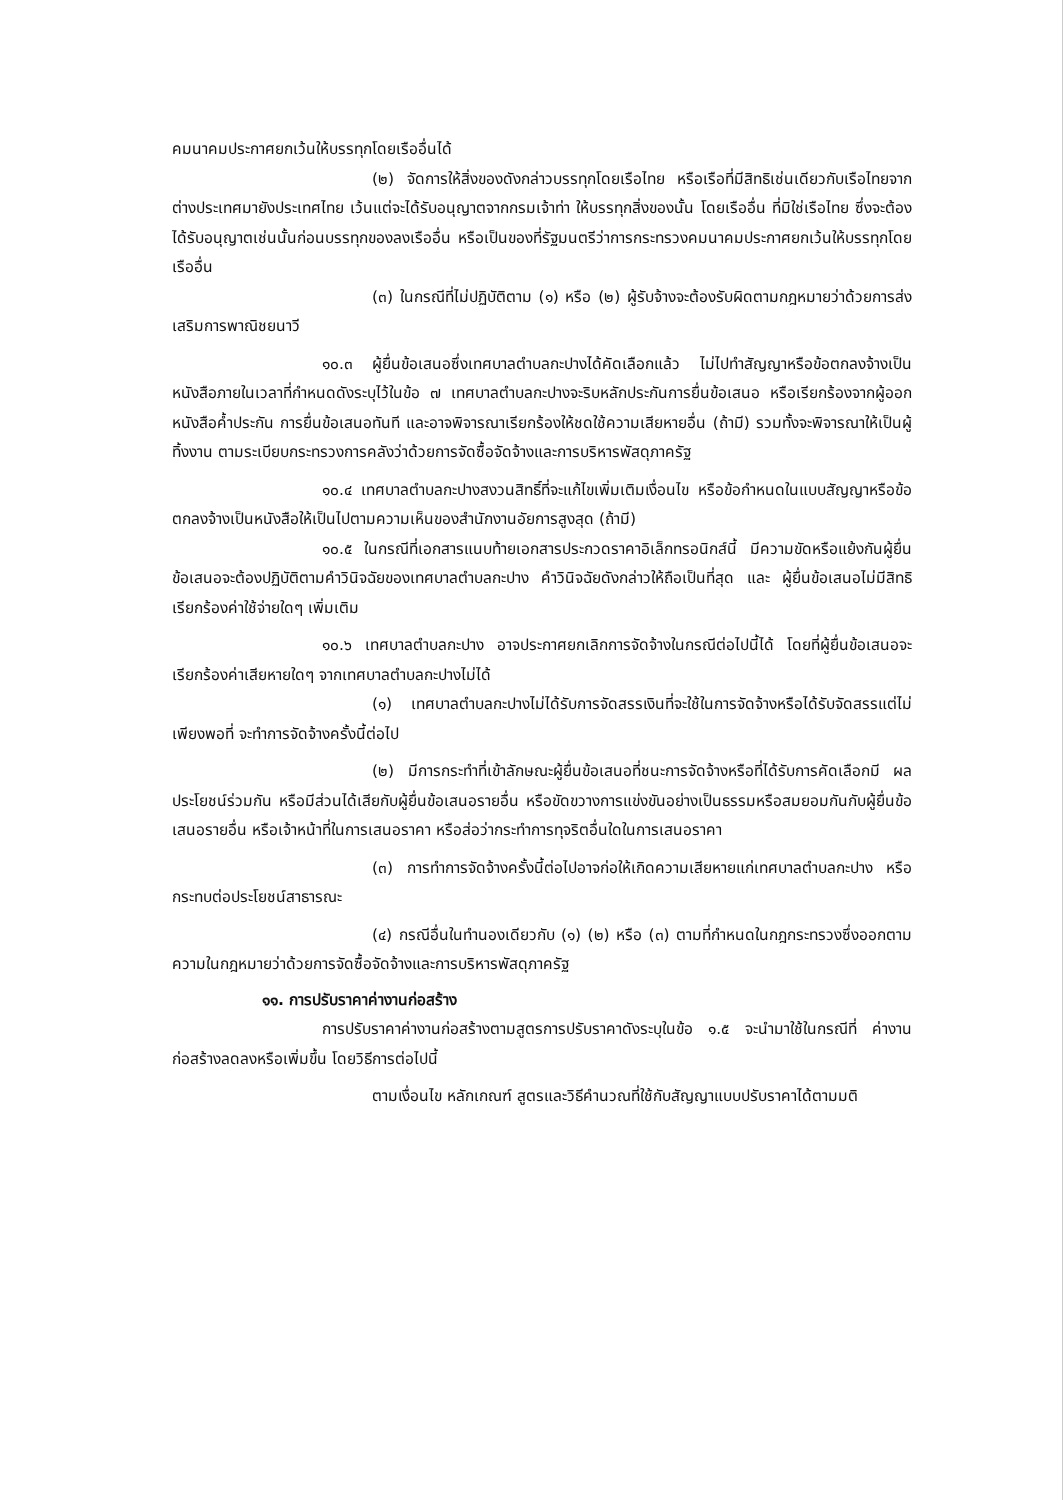คมนาคมประกาศยกเว้นให้บรรทุกโดยเรืออื่นได้
(๒) จัดการให้สิ่งของดังกล่าวบรรทุกโดยเรือไทย หรือเรือที่มีสิทธิเช่นเดียวกับเรือไทยจากต่างประเทศมายังประเทศไทย เว้นแต่จะได้รับอนุญาตจากกรมเจ้าท่า ให้บรรทุกสิ่งของนั้น โดยเรืออื่น ที่มิใช่เรือไทย ซึ่งจะต้องได้รับอนุญาตเช่นนั้นก่อนบรรทุกของลงเรืออื่น หรือเป็นของที่รัฐมนตรีว่าการกระทรวงคมนาคมประกาศยกเว้นให้บรรทุกโดยเรืออื่น
(๓) ในกรณีที่ไม่ปฏิบัติตาม (๑) หรือ (๒) ผู้รับจ้างจะต้องรับผิดตามกฎหมายว่าด้วยการส่งเสริมการพาณิชยนาวี
๑๐.๓ ผู้ยื่นข้อเสนอซึ่งเทศบาลตำบลกะปางได้คัดเลือกแล้ว ไม่ไปทำสัญญาหรือข้อตกลงจ้างเป็นหนังสือภายในเวลาที่กำหนดดังระบุไว้ในข้อ ๗ เทศบาลตำบลกะปางจะริบหลักประกันการยื่นข้อเสนอ หรือเรียกร้องจากผู้ออกหนังสือค้ำประกัน การยื่นข้อเสนอทันที และอาจพิจารณาเรียกร้องให้ชดใช้ความเสียหายอื่น (ถ้ามี) รวมทั้งจะพิจารณาให้เป็นผู้ทิ้งงาน ตามระเบียบกระทรวงการคลังว่าด้วยการจัดซื้อจัดจ้างและการบริหารพัสดุภาครัฐ
๑๐.๔ เทศบาลตำบลกะปางสงวนสิทธิ์ที่จะแก้ไขเพิ่มเติมเงื่อนไข หรือข้อกำหนดในแบบสัญญาหรือข้อตกลงจ้างเป็นหนังสือให้เป็นไปตามความเห็นของสำนักงานอัยการสูงสุด (ถ้ามี)
๑๐.๕ ในกรณีที่เอกสารแนบท้ายเอกสารประกวดราคาอิเล็กทรอนิกส์นี้ มีความขัดหรือแย้งกันผู้ยื่นข้อเสนอจะต้องปฏิบัติตามคำวินิจฉัยของเทศบาลตำบลกะปาง คำวินิจฉัยดังกล่าวให้ถือเป็นที่สุด และ ผู้ยื่นข้อเสนอไม่มีสิทธิเรียกร้องค่าใช้จ่ายใดๆ เพิ่มเติม
๑๐.๖ เทศบาลตำบลกะปาง อาจประกาศยกเลิกการจัดจ้างในกรณีต่อไปนี้ได้ โดยที่ผู้ยื่นข้อเสนอจะเรียกร้องค่าเสียหายใดๆ จากเทศบาลตำบลกะปางไม่ได้
(๑) เทศบาลตำบลกะปางไม่ได้รับการจัดสรรเงินที่จะใช้ในการจัดจ้างหรือได้รับจัดสรรแต่ไม่เพียงพอที่ จะทำการจัดจ้างครั้งนี้ต่อไป
(๒) มีการกระทำที่เข้าลักษณะผู้ยื่นข้อเสนอที่ชนะการจัดจ้างหรือที่ได้รับการคัดเลือกมี ผลประโยชน์ร่วมกัน หรือมีส่วนได้เสียกับผู้ยื่นข้อเสนอรายอื่น หรือขัดขวางการแข่งขันอย่างเป็นธรรมหรือสมยอมกันกับผู้ยื่นข้อเสนอรายอื่น หรือเจ้าหน้าที่ในการเสนอราคา หรือส่อว่ากระทำการทุจริตอื่นใดในการเสนอราคา
(๓) การทำการจัดจ้างครั้งนี้ต่อไปอาจก่อให้เกิดความเสียหายแก่เทศบาลตำบลกะปาง หรือกระทบต่อประโยชน์สาธารณะ
(๔) กรณีอื่นในทำนองเดียวกับ (๑) (๒) หรือ (๓) ตามที่กำหนดในกฎกระทรวงซึ่งออกตามความในกฎหมายว่าด้วยการจัดซื้อจัดจ้างและการบริหารพัสดุภาครัฐ
๑๑. การปรับราคาค่างานก่อสร้าง
การปรับราคาค่างานก่อสร้างตามสูตรการปรับราคาดังระบุในข้อ ๑.๕ จะนำมาใช้ในกรณีที่ ค่างานก่อสร้างลดลงหรือเพิ่มขึ้น โดยวิธีการต่อไปนี้
ตามเงื่อนไข หลักเกณฑ์ สูตรและวิธีคำนวณที่ใช้กับสัญญาแบบปรับราคาได้ตามมติ